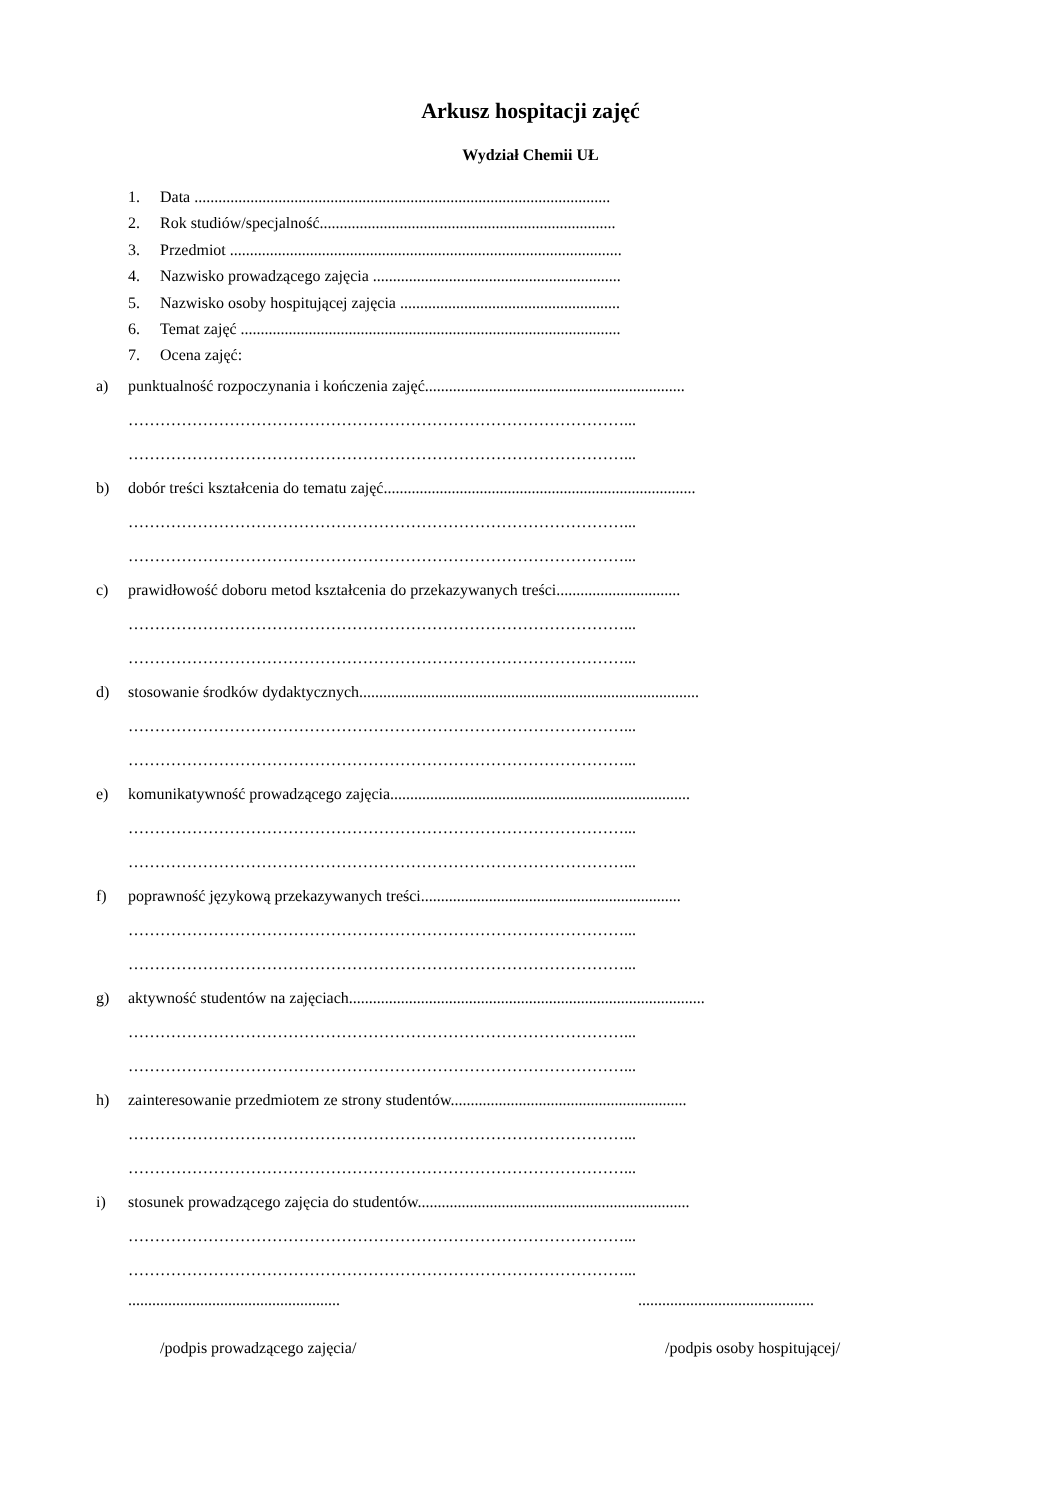Arkusz hospitacji zajęć
Wydział Chemii UŁ
1. Data ........................................................................................................
2. Rok studiów/specjalność..........................................................................
3. Przedmiot ..................................................................................................
4. Nazwisko prowadzącego zajęcia ..............................................................
5. Nazwisko osoby hospitującej zajęcia .......................................................
6. Temat zajęć ...............................................................................................
7. Ocena zajęć:
a) punktualność rozpoczynania i kończenia zajęć.................................................................
…………………………………………………………………………………...
…………………………………………………………………………………...
b) dobór treści kształcenia do tematu zajęć..............................................................................
…………………………………………………………………………………...
…………………………………………………………………………………...
c) prawidłowość doboru metod kształcenia do przekazywanych treści...............................
…………………………………………………………………………………...
…………………………………………………………………………………...
d) stosowanie środków dydaktycznych.....................................................................................
…………………………………………………………………………………...
…………………………………………………………………………………...
e) komunikatywność prowadzącego zajęcia...........................................................................
…………………………………………………………………………………...
…………………………………………………………………………………...
f) poprawność językową przekazywanych treści.................................................................
…………………………………………………………………………………...
…………………………………………………………………………………...
g) aktywność studentów na zajęciach.........................................................................................
…………………………………………………………………………………...
…………………………………………………………………………………...
h) zainteresowanie przedmiotem ze strony studentów...........................................................
…………………………………………………………………………………...
…………………………………………………………………………………...
i) stosunek prowadzącego zajęcia do studentów....................................................................
…………………………………………………………………………………...
…………………………………………………………………………………...
..................................................... ............................................
/podpis prowadzącego zajęcia/ /podpis osoby hospitującej/